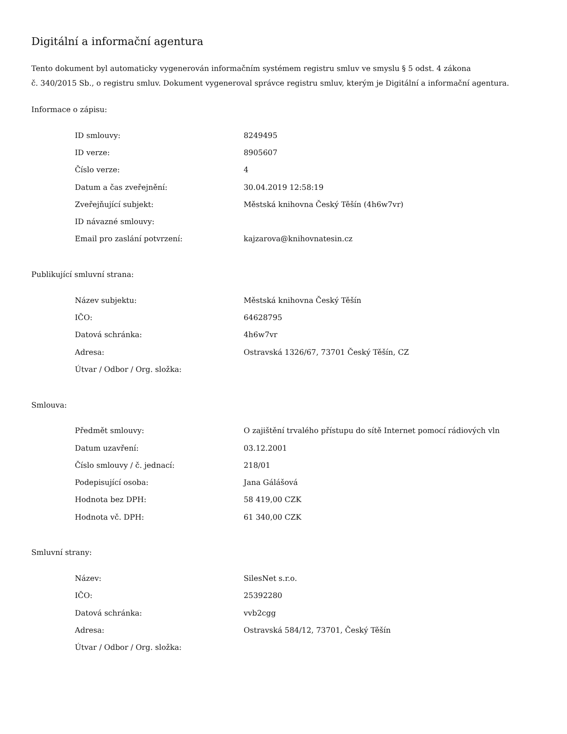Digitální a informační agentura
Tento dokument byl automaticky vygenerován informačním systémem registru smluv ve smyslu § 5 odst. 4 zákona
č. 340/2015 Sb., o registru smluv. Dokument vygeneroval správce registru smluv, kterým je Digitální a informační agentura.
Informace o zápisu:
| ID smlouvy: | 8249495 |
| ID verze: | 8905607 |
| Číslo verze: | 4 |
| Datum a čas zveřejnění: | 30.04.2019 12:58:19 |
| Zveřejňující subjekt: | Městská knihovna Český Těšín (4h6w7vr) |
| ID návazné smlouvy: | |
| Email pro zaslání potvrzení: | kajzarova@knihovnatesin.cz |
Publikující smluvní strana:
| Název subjektu: | Městská knihovna Český Těšín |
| IČO: | 64628795 |
| Datová schránka: | 4h6w7vr |
| Adresa: | Ostravská 1326/67, 73701 Český Těšín, CZ |
| Útvar / Odbor / Org. složka: | |
Smlouva:
| Předmět smlouvy: | O zajištění trvalého přístupu do sítě Internet pomocí rádiových vln |
| Datum uzavření: | 03.12.2001 |
| Číslo smlouvy / č. jednací: | 218/01 |
| Podepisující osoba: | Jana Gálášová |
| Hodnota bez DPH: | 58 419,00 CZK |
| Hodnota vč. DPH: | 61 340,00 CZK |
Smluvní strany:
| Název: | SilesNet s.r.o. |
| IČO: | 25392280 |
| Datová schránka: | vvb2cgg |
| Adresa: | Ostravská 584/12, 73701, Český Těšín |
| Útvar / Odbor / Org. složka: | |